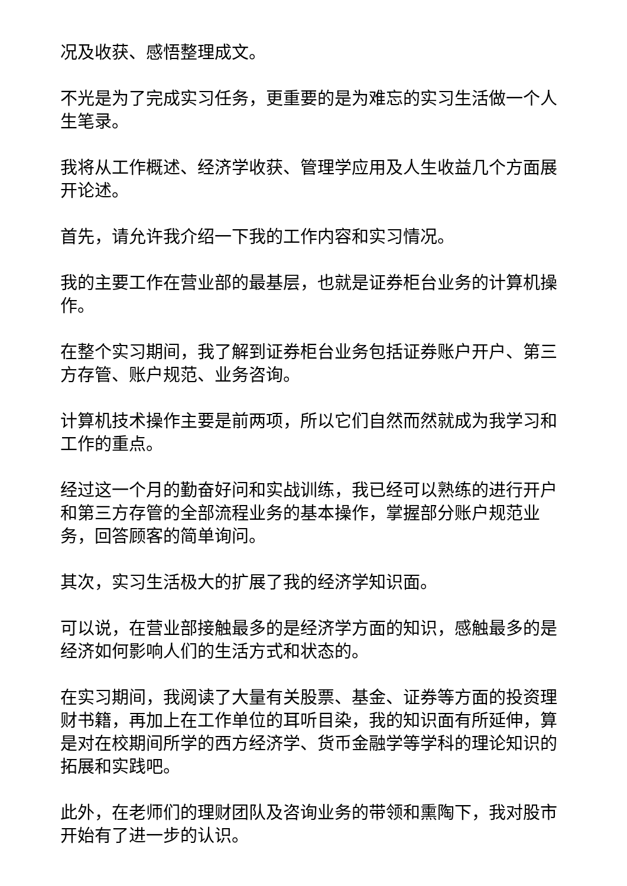况及收获、感悟整理成文。
不光是为了完成实习任务，更重要的是为难忘的实习生活做一个人生笔录。
我将从工作概述、经济学收获、管理学应用及人生收益几个方面展开论述。
首先，请允许我介绍一下我的工作内容和实习情况。
我的主要工作在营业部的最基层，也就是证券柜台业务的计算机操作。
在整个实习期间，我了解到证券柜台业务包括证券账户开户、第三方存管、账户规范、业务咨询。
计算机技术操作主要是前两项，所以它们自然而然就成为我学习和工作的重点。
经过这一个月的勤奋好问和实战训练，我已经可以熟练的进行开户和第三方存管的全部流程业务的基本操作，掌握部分账户规范业务，回答顾客的简单询问。
其次，实习生活极大的扩展了我的经济学知识面。
可以说，在营业部接触最多的是经济学方面的知识，感触最多的是经济如何影响人们的生活方式和状态的。
在实习期间，我阅读了大量有关股票、基金、证券等方面的投资理财书籍，再加上在工作单位的耳听目染，我的知识面有所延伸，算是对在校期间所学的西方经济学、货币金融学等学科的理论知识的拓展和实践吧。
此外，在老师们的理财团队及咨询业务的带领和熏陶下，我对股市开始有了进一步的认识。